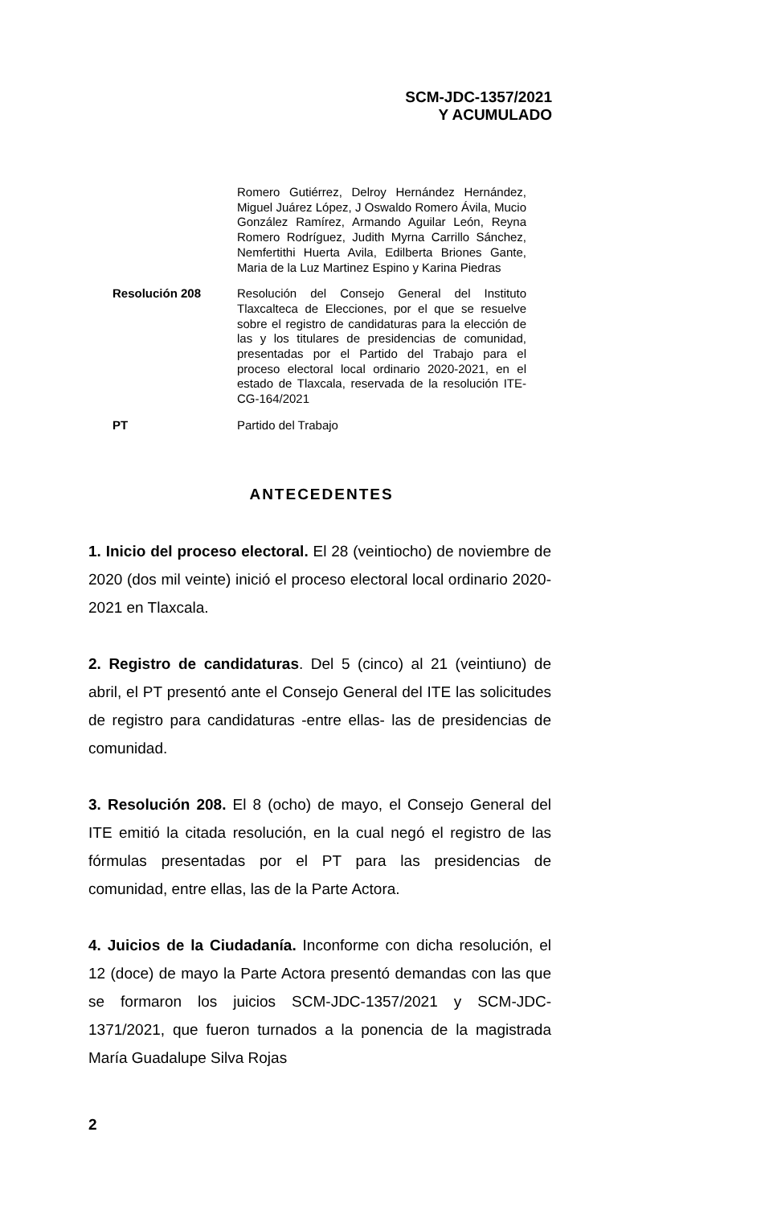SCM-JDC-1357/2021
Y ACUMULADO
| | Romero Gutiérrez, Delroy Hernández Hernández, Miguel Juárez López, J Oswaldo Romero Ávila, Mucio González Ramírez, Armando Aguilar León, Reyna Romero Rodríguez, Judith Myrna Carrillo Sánchez, Nemfertithi Huerta Avila, Edilberta Briones Gante, Maria de la Luz Martinez Espino y Karina Piedras |
| Resolución 208 | Resolución del Consejo General del Instituto Tlaxcalteca de Elecciones, por el que se resuelve sobre el registro de candidaturas para la elección de las y los titulares de presidencias de comunidad, presentadas por el Partido del Trabajo para el proceso electoral local ordinario 2020-2021, en el estado de Tlaxcala, reservada de la resolución ITE-CG-164/2021 |
| PT | Partido del Trabajo |
ANTECEDENTES
1. Inicio del proceso electoral. El 28 (veintiocho) de noviembre de 2020 (dos mil veinte) inició el proceso electoral local ordinario 2020-2021 en Tlaxcala.
2. Registro de candidaturas. Del 5 (cinco) al 21 (veintiuno) de abril, el PT presentó ante el Consejo General del ITE las solicitudes de registro para candidaturas -entre ellas- las de presidencias de comunidad.
3. Resolución 208. El 8 (ocho) de mayo, el Consejo General del ITE emitió la citada resolución, en la cual negó el registro de las fórmulas presentadas por el PT para las presidencias de comunidad, entre ellas, las de la Parte Actora.
4. Juicios de la Ciudadanía. Inconforme con dicha resolución, el 12 (doce) de mayo la Parte Actora presentó demandas con las que se formaron los juicios SCM-JDC-1357/2021 y SCM-JDC-1371/2021, que fueron turnados a la ponencia de la magistrada María Guadalupe Silva Rojas
2